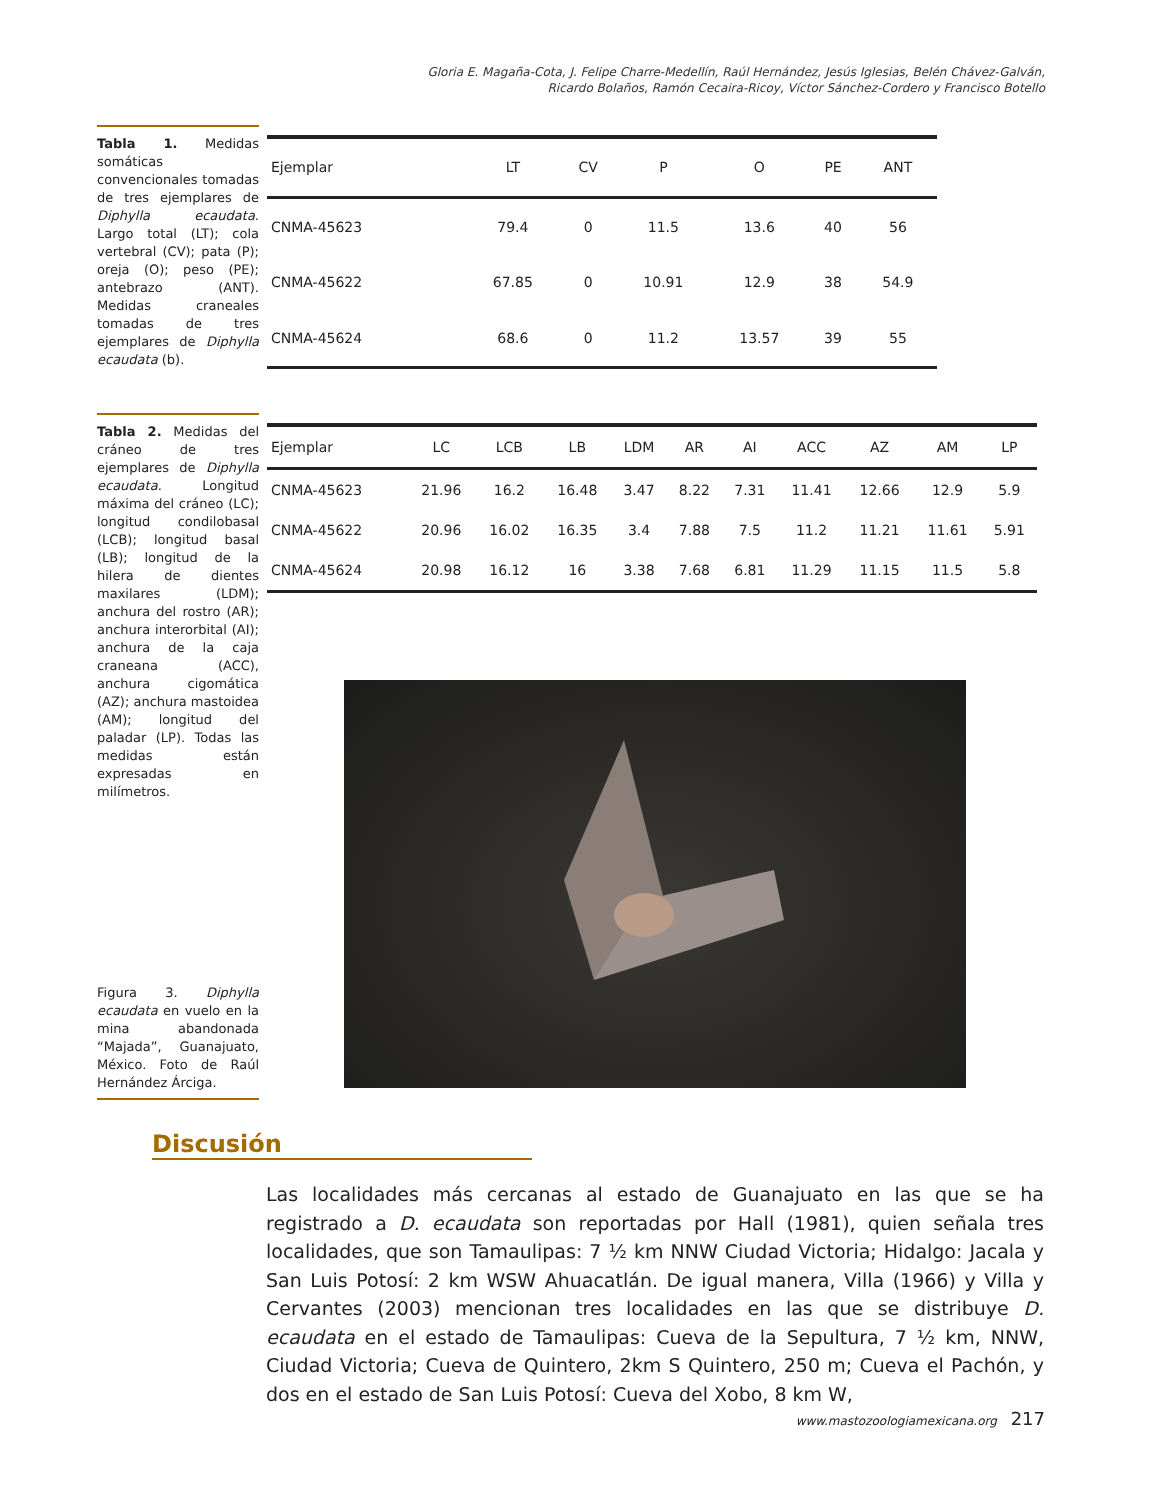Gloria E. Magaña-Cota, J. Felipe Charre-Medellín, Raúl Hernández, Jesús Iglesias, Belén Chávez-Galván,
Ricardo Bolaños, Ramón Cecaira-Ricoy, Víctor Sánchez-Cordero y Francisco Botello
Tabla 1. Medidas somáticas convencionales tomadas de tres ejemplares de Diphylla ecaudata. Largo total (LT); cola vertebral (CV); pata (P); oreja (O); peso (PE); antebrazo (ANT). Medidas craneales tomadas de tres ejemplares de Diphylla ecaudata (b).
| Ejemplar | LT | CV | P | O | PE | ANT |
| --- | --- | --- | --- | --- | --- | --- |
| CNMA-45623 | 79.4 | 0 | 11.5 | 13.6 | 40 | 56 |
| CNMA-45622 | 67.85 | 0 | 10.91 | 12.9 | 38 | 54.9 |
| CNMA-45624 | 68.6 | 0 | 11.2 | 13.57 | 39 | 55 |
Tabla 2. Medidas del cráneo de tres ejemplares de Diphylla ecaudata. Longitud máxima del cráneo (LC); longitud condilobasal (LCB); longitud basal (LB); longitud de la hilera de dientes maxilares (LDM); anchura del rostro (AR); anchura interorbital (AI); anchura de la caja craneana (ACC), anchura cigomática (AZ); anchura mastoidea (AM); longitud del paladar (LP). Todas las medidas están expresadas en milímetros.
| Ejemplar | LC | LCB | LB | LDM | AR | AI | ACC | AZ | AM | LP |
| --- | --- | --- | --- | --- | --- | --- | --- | --- | --- | --- |
| CNMA-45623 | 21.96 | 16.2 | 16.48 | 3.47 | 8.22 | 7.31 | 11.41 | 12.66 | 12.9 | 5.9 |
| CNMA-45622 | 20.96 | 16.02 | 16.35 | 3.4 | 7.88 | 7.5 | 11.2 | 11.21 | 11.61 | 5.91 |
| CNMA-45624 | 20.98 | 16.12 | 16 | 3.38 | 7.68 | 6.81 | 11.29 | 11.15 | 11.5 | 5.8 |
Figura 3. Diphylla ecaudata en vuelo en la mina abandonada “Majada”, Guanajuato, México. Foto de Raúl Hernández Árciga.
Discusión
Las localidades más cercanas al estado de Guanajuato en las que se ha registrado a D. ecaudata son reportadas por Hall (1981), quien señala tres localidades, que son Tamaulipas: 7 ½ km NNW Ciudad Victoria; Hidalgo: Jacala y San Luis Potosí: 2 km WSW Ahuacatlán. De igual manera, Villa (1966) y Villa y Cervantes (2003) mencionan tres localidades en las que se distribuye D. ecaudata en el estado de Tamaulipas: Cueva de la Sepultura, 7 ½ km, NNW, Ciudad Victoria; Cueva de Quintero, 2km S Quintero, 250 m; Cueva el Pachón, y dos en el estado de San Luis Potosí: Cueva del Xobo, 8 km W,
www.mastozoologiamexicana.org 217